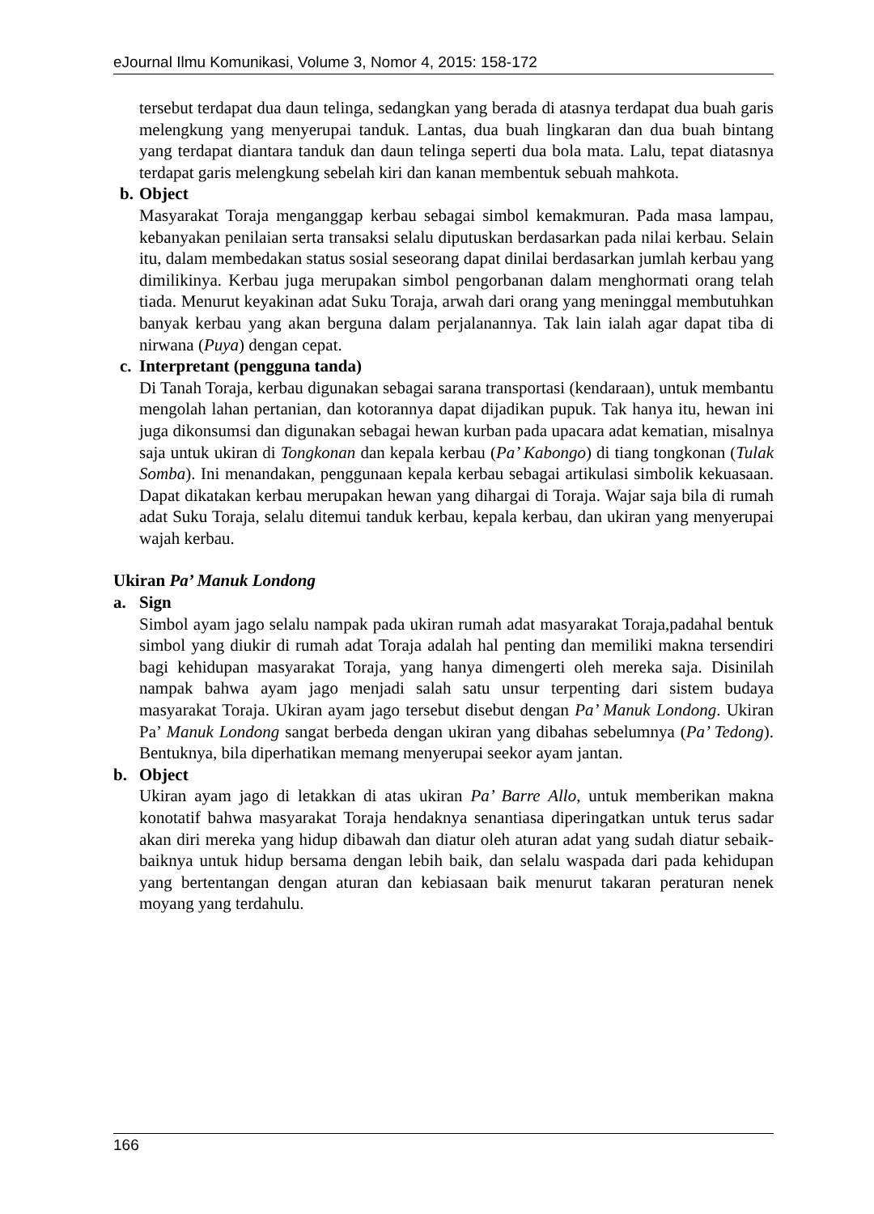eJournal Ilmu Komunikasi, Volume 3, Nomor 4, 2015: 158-172
tersebut terdapat dua daun telinga, sedangkan yang berada di atasnya terdapat dua buah garis melengkung yang menyerupai tanduk. Lantas, dua buah lingkaran dan dua buah bintang yang terdapat diantara tanduk dan daun telinga seperti dua bola mata. Lalu, tepat diatasnya terdapat garis melengkung sebelah kiri dan kanan membentuk sebuah mahkota.
b. Object
Masyarakat Toraja menganggap kerbau sebagai simbol kemakmuran. Pada masa lampau, kebanyakan penilaian serta transaksi selalu diputuskan berdasarkan pada nilai kerbau. Selain itu, dalam membedakan status sosial seseorang dapat dinilai berdasarkan jumlah kerbau yang dimilikinya. Kerbau juga merupakan simbol pengorbanan dalam menghormati orang telah tiada. Menurut keyakinan adat Suku Toraja, arwah dari orang yang meninggal membutuhkan banyak kerbau yang akan berguna dalam perjalanannya. Tak lain ialah agar dapat tiba di nirwana (Puya) dengan cepat.
c. Interpretant (pengguna tanda)
Di Tanah Toraja, kerbau digunakan sebagai sarana transportasi (kendaraan), untuk membantu mengolah lahan pertanian, dan kotorannya dapat dijadikan pupuk. Tak hanya itu, hewan ini juga dikonsumsi dan digunakan sebagai hewan kurban pada upacara adat kematian, misalnya saja untuk ukiran di Tongkonan dan kepala kerbau (Pa’ Kabongo) di tiang tongkonan (Tulak Somba). Ini menandakan, penggunaan kepala kerbau sebagai artikulasi simbolik kekuasaan. Dapat dikatakan kerbau merupakan hewan yang dihargai di Toraja. Wajar saja bila di rumah adat Suku Toraja, selalu ditemui tanduk kerbau, kepala kerbau, dan ukiran yang menyerupai wajah kerbau.
Ukiran Pa’ Manuk Londong
a. Sign
Simbol ayam jago selalu nampak pada ukiran rumah adat masyarakat Toraja,padahal bentuk simbol yang diukir di rumah adat Toraja adalah hal penting dan memiliki makna tersendiri bagi kehidupan masyarakat Toraja, yang hanya dimengerti oleh mereka saja. Disinilah nampak bahwa ayam jago menjadi salah satu unsur terpenting dari sistem budaya masyarakat Toraja. Ukiran ayam jago tersebut disebut dengan Pa’ Manuk Londong. Ukiran Pa’ Manuk Londong sangat berbeda dengan ukiran yang dibahas sebelumnya (Pa’ Tedong). Bentuknya, bila diperhatikan memang menyerupai seekor ayam jantan.
b. Object
Ukiran ayam jago di letakkan di atas ukiran Pa’ Barre Allo, untuk memberikan makna konotatif bahwa masyarakat Toraja hendaknya senantiasa diperingatkan untuk terus sadar akan diri mereka yang hidup dibawah dan diatur oleh aturan adat yang sudah diatur sebaik-baiknya untuk hidup bersama dengan lebih baik, dan selalu waspada dari pada kehidupan yang bertentangan dengan aturan dan kebiasaan baik menurut takaran peraturan nenek moyang yang terdahulu.
166